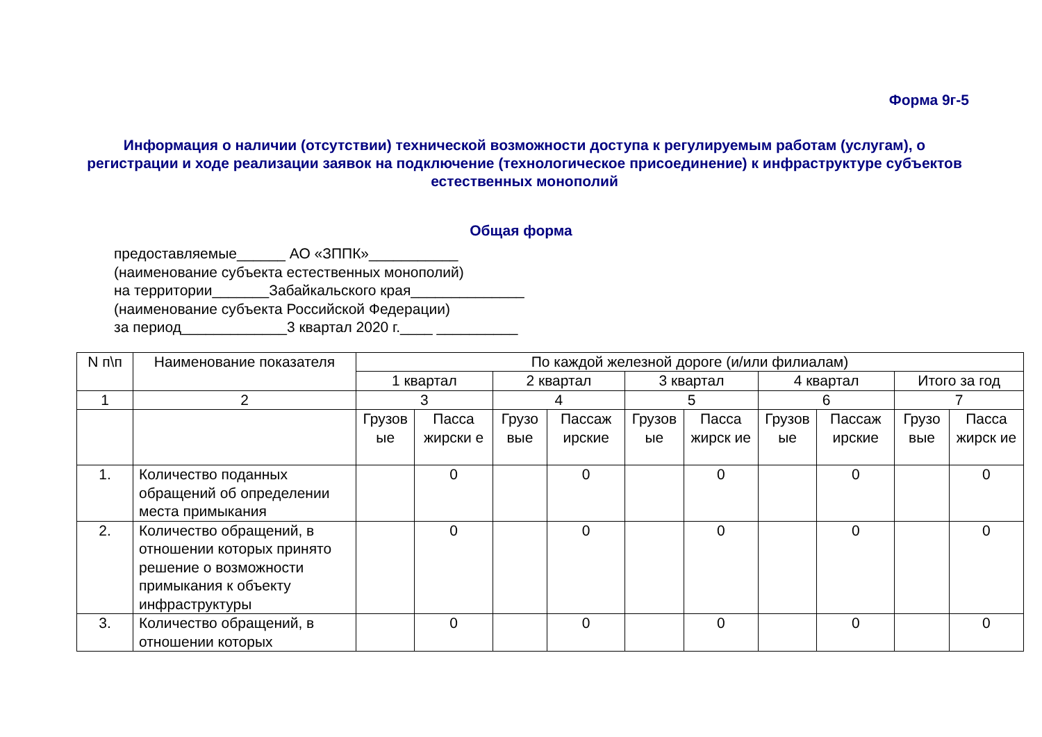Форма 9г-5
Информация о наличии (отсутствии) технической возможности доступа к регулируемым работам (услугам), о регистрации и ходе реализации заявок на подключение (технологическое присоединение) к инфраструктуре субъектов естественных монополий
Общая форма
предоставляемые______ АО «ЗППК»___________
(наименование субъекта естественных монополий)
на территории_______Забайкальского края______________
(наименование субъекта Российской Федерации)
за период_____________3 квартал 2020 г.____ __________
| N п\п | Наименование показателя | По каждой железной дороге (и/или филиалам) | | | | | | | | | |
| --- | --- | --- | --- | --- | --- | --- | --- | --- | --- | --- | --- |
| | | 1 квартал | | 2 квартал | | 3 квартал | | 4 квартал | | Итого за год | |
| 1 | 2 | 3 | | 4 | | 5 | | 6 | | 7 | |
| | | Грузов ые | Пасса жирски е | Грузо вые | Пассаж ирские | Грузов ые | Пасса жирск ие | Грузов ые | Пассаж ирские | Грузо вые | Пасса жирск ие |
| 1. | Количество поданных обращений об определении места примыкания | | 0 | | 0 | | 0 | | 0 | | 0 |
| 2. | Количество обращений, в отношении которых принято решение о возможности примыкания к объекту инфраструктуры | | 0 | | 0 | | 0 | | 0 | | 0 |
| 3. | Количество обращений, в отношении которых | | 0 | | 0 | | 0 | | 0 | | 0 |